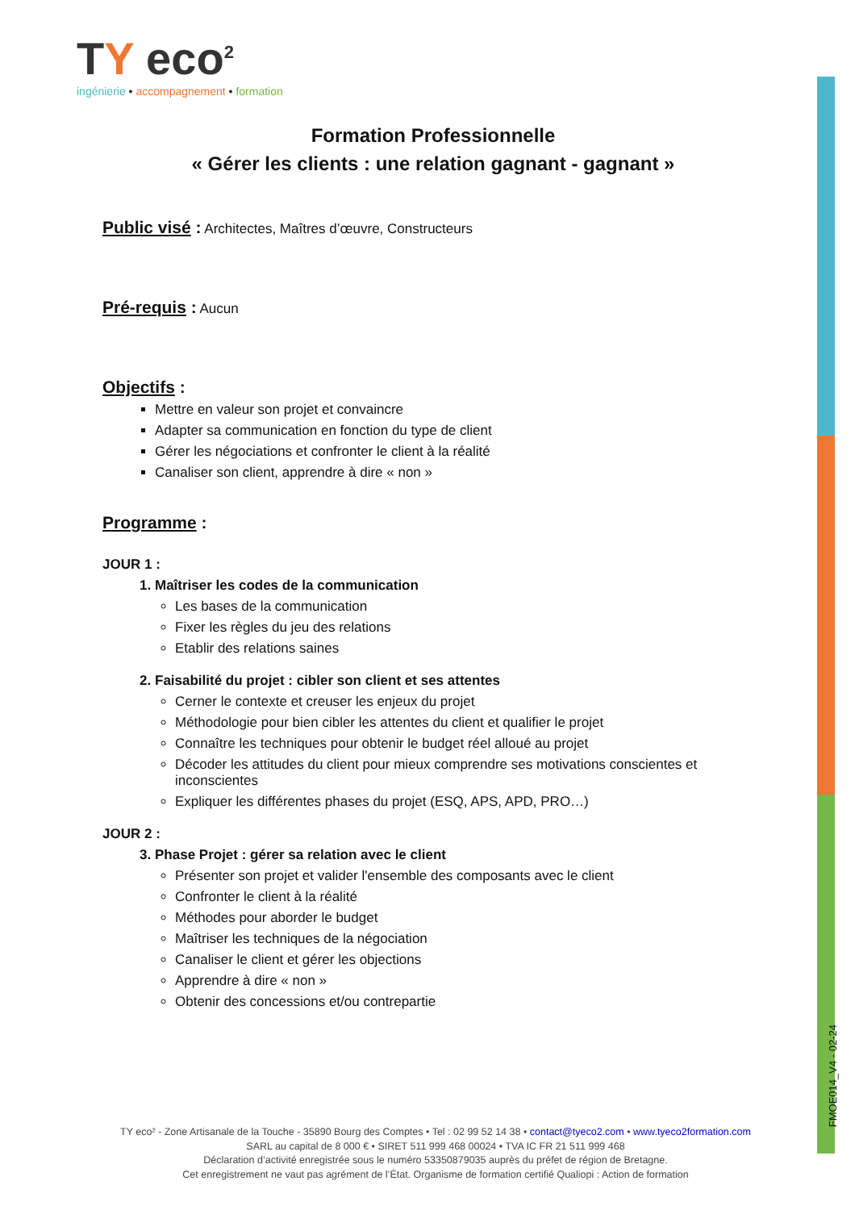FMOE014_V4 - 02-24
TY eco<sup>2</sup>
ingénierie • accompagnement • formation
Formation Professionnelle
« Gérer les clients : une relation gagnant - gagnant »
Public visé : Architectes, Maîtres d’œuvre, Constructeurs
Pré-requis : Aucun
Objectifs :
Mettre en valeur son projet et convaincre
Adapter sa communication en fonction du type de client
Gérer les négociations et confronter le client à la réalité
Canaliser son client, apprendre à dire « non »
Programme :
JOUR 1 :
1. Maîtriser les codes de la communication
Les bases de la communication
Fixer les règles du jeu des relations
Etablir des relations saines
2. Faisabilité du projet : cibler son client et ses attentes
Cerner le contexte et creuser les enjeux du projet
Méthodologie pour bien cibler les attentes du client et qualifier le projet
Connaître les techniques pour obtenir le budget réel alloué au projet
Décoder les attitudes du client pour mieux comprendre ses motivations conscientes et inconscientes
Expliquer les différentes phases du projet (ESQ, APS, APD, PRO…)
JOUR 2 :
3. Phase Projet : gérer sa relation avec le client
Présenter son projet et valider l'ensemble des composants avec le client
Confronter le client à la réalité
Méthodes pour aborder le budget
Maîtriser les techniques de la négociation
Canaliser le client et gérer les objections
Apprendre à dire « non »
Obtenir des concessions et/ou contrepartie
TY eco² - Zone Artisanale de la Touche - 35890 Bourg des Comptes • Tel : 02 99 52 14 38 • contact@tyeco2.com • www.tyeco2formation.com
SARL au capital de 8 000 € • SIRET 511 999 468 00024 • TVA IC FR 21 511 999 468
Déclaration d’activité enregistrée sous le numéro 53350879035 auprès du préfet de région de Bretagne.
Cet enregistrement ne vaut pas agrément de l’État. Organisme de formation certifié Qualiopi : Action de formation